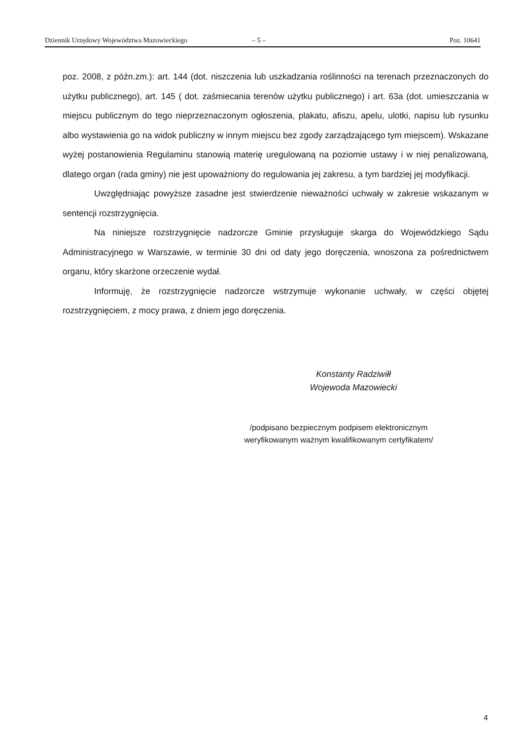Dziennik Urzędowy Województwa Mazowieckiego – 5 – Poz. 10641
poz. 2008, z późn.zm.): art. 144 (dot. niszczenia lub uszkadzania roślinności na terenach przeznaczonych do użytku publicznego), art. 145 ( dot. zaśmiecania terenów użytku publicznego) i art. 63a (dot. umieszczania w miejscu publicznym do tego nieprzeznaczonym ogłoszenia, plakatu, afiszu, apelu, ulotki, napisu lub rysunku albo wystawienia go na widok publiczny w innym miejscu bez zgody zarządzającego tym miejscem). Wskazane wyżej postanowienia Regulaminu stanowią materię uregulowaną na poziomie ustawy i w niej penalizowaną, dlatego organ (rada gminy) nie jest upoważniony do regulowania jej zakresu, a tym bardziej jej modyfikacji.
Uwzględniając powyższe zasadne jest stwierdzenie nieważności uchwały w zakresie wskazanym w sentencji rozstrzygnięcia.
Na niniejsze rozstrzygnięcie nadzorcze Gminie przysługuje skarga do Wojewódzkiego Sądu Administracyjnego w Warszawie, w terminie 30 dni od daty jego doręczenia, wnoszona za pośrednictwem organu, który skarżone orzeczenie wydał.
Informuję, że rozstrzygnięcie nadzorcze wstrzymuje wykonanie uchwały, w części objętej rozstrzygnięciem, z mocy prawa, z dniem jego doręczenia.
Konstanty Radziwiłł
Wojewoda Mazowiecki
/podpisano bezpiecznym podpisem elektronicznym
weryfikowanym ważnym kwalifikowanym certyfikatem/
4